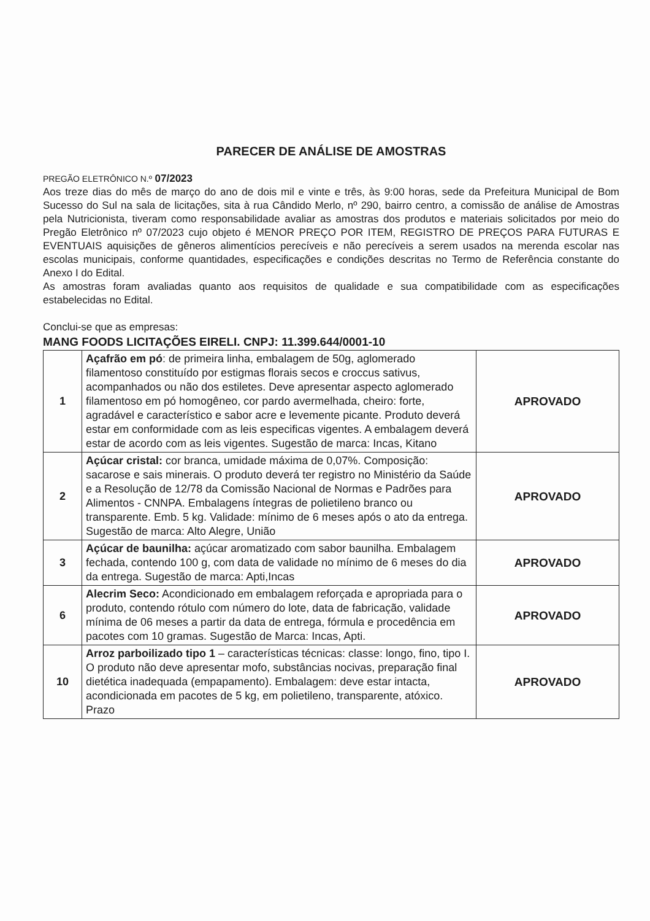PARECER DE ANÁLISE DE AMOSTRAS
PREGÃO ELETRÔNICO N.º 07/2023
Aos treze dias do mês de março do ano de dois mil e vinte e três, às 9:00 horas, sede da Prefeitura Municipal de Bom Sucesso do Sul na sala de licitações, sita à rua Cândido Merlo, nº 290, bairro centro, a comissão de análise de Amostras pela Nutricionista, tiveram como responsabilidade avaliar as amostras dos produtos e materiais solicitados por meio do Pregão Eletrônico nº 07/2023 cujo objeto é MENOR PREÇO POR ITEM, REGISTRO DE PREÇOS PARA FUTURAS E EVENTUAIS aquisições de gêneros alimentícios perecíveis e não perecíveis a serem usados na merenda escolar nas escolas municipais, conforme quantidades, especificações e condições descritas no Termo de Referência constante do Anexo I do Edital.
As amostras foram avaliadas quanto aos requisitos de qualidade e sua compatibilidade com as especificações estabelecidas no Edital.
Conclui-se que as empresas:
MANG FOODS LICITAÇÕES EIRELI. CNPJ: 11.399.644/0001-10
| 1 | Açafrão em pó : de primeira linha, embalagem de 50g, aglomerado filamentoso constituído por estigmas florais secos e croccus sativus, acompanhados ou não dos estiletes. Deve apresentar aspecto aglomerado filamentoso em pó homogêneo, cor pardo avermelhada, cheiro: forte, agradável e característico e sabor acre e levemente picante. Produto deverá estar em conformidade com as leis especificas vigentes. A embalagem deverá estar de acordo com as leis vigentes. Sugestão de marca: Incas, Kitano | APROVADO |
| 2 | Açúcar cristal: cor branca, umidade máxima de 0,07%. Composição: sacarose e sais minerais. O produto deverá ter registro no Ministério da Saúde e a Resolução de 12/78 da Comissão Nacional de Normas e Padrões para Alimentos - CNNPA. Embalagens íntegras de polietileno branco ou transparente. Emb. 5 kg. Validade: mínimo de 6 meses após o ato da entrega. Sugestão de marca: Alto Alegre, União | APROVADO |
| 3 | Açúcar de baunilha: açúcar aromatizado com sabor baunilha. Embalagem fechada, contendo 100 g, com data de validade no mínimo de 6 meses do dia da entrega. Sugestão de marca: Apti,Incas | APROVADO |
| 6 | Alecrim Seco: Acondicionado em embalagem reforçada e apropriada para o produto, contendo rótulo com número do lote, data de fabricação, validade mínima de 06 meses a partir da data de entrega, fórmula e procedência em pacotes com 10 gramas. Sugestão de Marca: Incas, Apti. | APROVADO |
| 10 | Arroz parboilizado tipo 1 – características técnicas: classe: longo, fino, tipo I. O produto não deve apresentar mofo, substâncias nocivas, preparação final dietética inadequada (empapamento). Embalagem: deve estar intacta, acondicionada em pacotes de 5 kg, em polietileno, transparente, atóxico. Prazo | APROVADO |